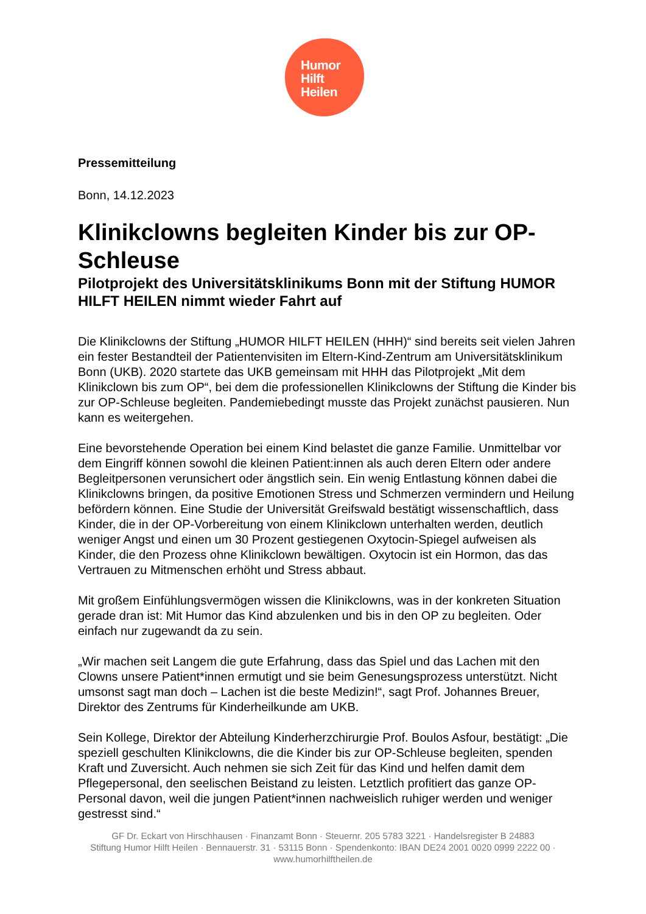Humor
Hilft
Heilen
Pressemitteilung
Bonn, 14.12.2023
Klinikclowns begleiten Kinder bis zur OP-Schleuse
Pilotprojekt des Universitätsklinikums Bonn mit der Stiftung HUMOR HILFT HEILEN nimmt wieder Fahrt auf
Die Klinikclowns der Stiftung „HUMOR HILFT HEILEN (HHH)“ sind bereits seit vielen Jahren ein fester Bestandteil der Patientenvisiten im Eltern-Kind-Zentrum am Universitätsklinikum Bonn (UKB). 2020 startete das UKB gemeinsam mit HHH das Pilotprojekt „Mit dem Klinikclown bis zum OP“, bei dem die professionellen Klinikclowns der Stiftung die Kinder bis zur OP-Schleuse begleiten. Pandemiebedingt musste das Projekt zunächst pausieren. Nun kann es weitergehen.
Eine bevorstehende Operation bei einem Kind belastet die ganze Familie. Unmittelbar vor dem Eingriff können sowohl die kleinen Patient:innen als auch deren Eltern oder andere Begleitpersonen verunsichert oder ängstlich sein. Ein wenig Entlastung können dabei die Klinikclowns bringen, da positive Emotionen Stress und Schmerzen vermindern und Heilung befördern können. Eine Studie der Universität Greifswald bestätigt wissenschaftlich, dass Kinder, die in der OP-Vorbereitung von einem Klinikclown unterhalten werden, deutlich weniger Angst und einen um 30 Prozent gestiegenen Oxytocin-Spiegel aufweisen als Kinder, die den Prozess ohne Klinikclown bewältigen. Oxytocin ist ein Hormon, das das Vertrauen zu Mitmenschen erhöht und Stress abbaut.
Mit großem Einfühlungsvermögen wissen die Klinikclowns, was in der konkreten Situation gerade dran ist: Mit Humor das Kind abzulenken und bis in den OP zu begleiten. Oder einfach nur zugewandt da zu sein.
„Wir machen seit Langem die gute Erfahrung, dass das Spiel und das Lachen mit den Clowns unsere Patient*innen ermutigt und sie beim Genesungsprozess unterstützt. Nicht umsonst sagt man doch – Lachen ist die beste Medizin!“, sagt Prof. Johannes Breuer, Direktor des Zentrums für Kinderheilkunde am UKB.
Sein Kollege, Direktor der Abteilung Kinderherzchirurgie Prof. Boulos Asfour, bestätigt: „Die speziell geschulten Klinikclowns, die die Kinder bis zur OP-Schleuse begleiten, spenden Kraft und Zuversicht. Auch nehmen sie sich Zeit für das Kind und helfen damit dem Pflegepersonal, den seelischen Beistand zu leisten. Letztlich profitiert das ganze OP-Personal davon, weil die jungen Patient*innen nachweislich ruhiger werden und weniger gestresst sind.“
GF Dr. Eckart von Hirschhausen · Finanzamt Bonn · Steuernr. 205 5783 3221 · Handelsregister B 24883
Stiftung Humor Hilft Heilen · Bennauerstr. 31 · 53115 Bonn · Spendenkonto: IBAN DE24 2001 0020 0999 2222 00 ·
www.humorhilftheilen.de